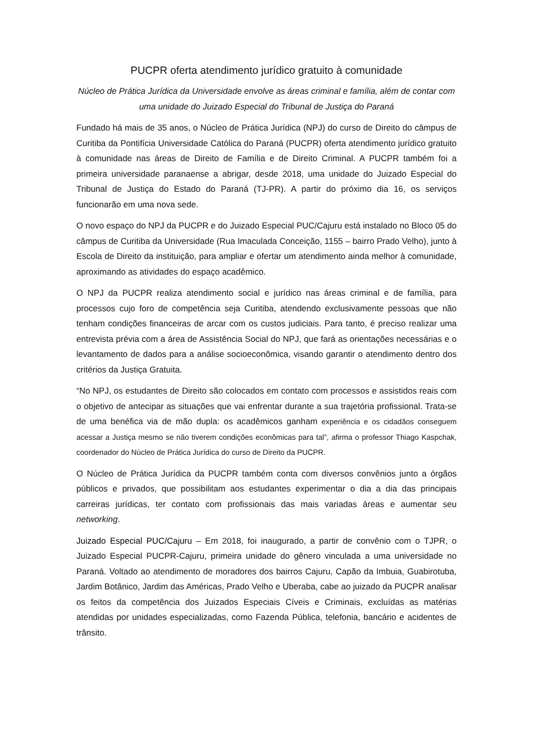PUCPR oferta atendimento jurídico gratuito à comunidade
Núcleo de Prática Jurídica da Universidade envolve as áreas criminal e família, além de contar com uma unidade do Juizado Especial do Tribunal de Justiça do Paraná
Fundado há mais de 35 anos, o Núcleo de Prática Jurídica (NPJ) do curso de Direito do câmpus de Curitiba da Pontifícia Universidade Católica do Paraná (PUCPR) oferta atendimento jurídico gratuito à comunidade nas áreas de Direito de Família e de Direito Criminal. A PUCPR também foi a primeira universidade paranaense a abrigar, desde 2018, uma unidade do Juizado Especial do Tribunal de Justiça do Estado do Paraná (TJ-PR). A partir do próximo dia 16, os serviços funcionarão em uma nova sede.
O novo espaço do NPJ da PUCPR e do Juizado Especial PUC/Cajuru está instalado no Bloco 05 do câmpus de Curitiba da Universidade (Rua Imaculada Conceição, 1155 – bairro Prado Velho), junto à Escola de Direito da instituição, para ampliar e ofertar um atendimento ainda melhor à comunidade, aproximando as atividades do espaço acadêmico.
O NPJ da PUCPR realiza atendimento social e jurídico nas áreas criminal e de família, para processos cujo foro de competência seja Curitiba, atendendo exclusivamente pessoas que não tenham condições financeiras de arcar com os custos judiciais. Para tanto, é preciso realizar uma entrevista prévia com a área de Assistência Social do NPJ, que fará as orientações necessárias e o levantamento de dados para a análise socioeconômica, visando garantir o atendimento dentro dos critérios da Justiça Gratuita.
“No NPJ, os estudantes de Direito são colocados em contato com processos e assistidos reais com o objetivo de antecipar as situações que vai enfrentar durante a sua trajetória profissional. Trata-se de uma benéfica via de mão dupla: os acadêmicos ganham experiência e os cidadãos conseguem acessar a Justiça mesmo se não tiverem condições econômicas para tal”, afirma o professor Thiago Kaspchak, coordenador do Núcleo de Prática Jurídica do curso de Direito da PUCPR.
O Núcleo de Prática Jurídica da PUCPR também conta com diversos convênios junto a órgãos públicos e privados, que possibilitam aos estudantes experimentar o dia a dia das principais carreiras jurídicas, ter contato com profissionais das mais variadas áreas e aumentar seu networking.
Juizado Especial PUC/Cajuru – Em 2018, foi inaugurado, a partir de convênio com o TJPR, o Juizado Especial PUCPR-Cajuru, primeira unidade do gênero vinculada a uma universidade no Paraná. Voltado ao atendimento de moradores dos bairros Cajuru, Capão da Imbuia, Guabirotuba, Jardim Botânico, Jardim das Américas, Prado Velho e Uberaba, cabe ao juizado da PUCPR analisar os feitos da competência dos Juizados Especiais Cíveis e Criminais, excluídas as matérias atendidas por unidades especializadas, como Fazenda Pública, telefonia, bancário e acidentes de trânsito.